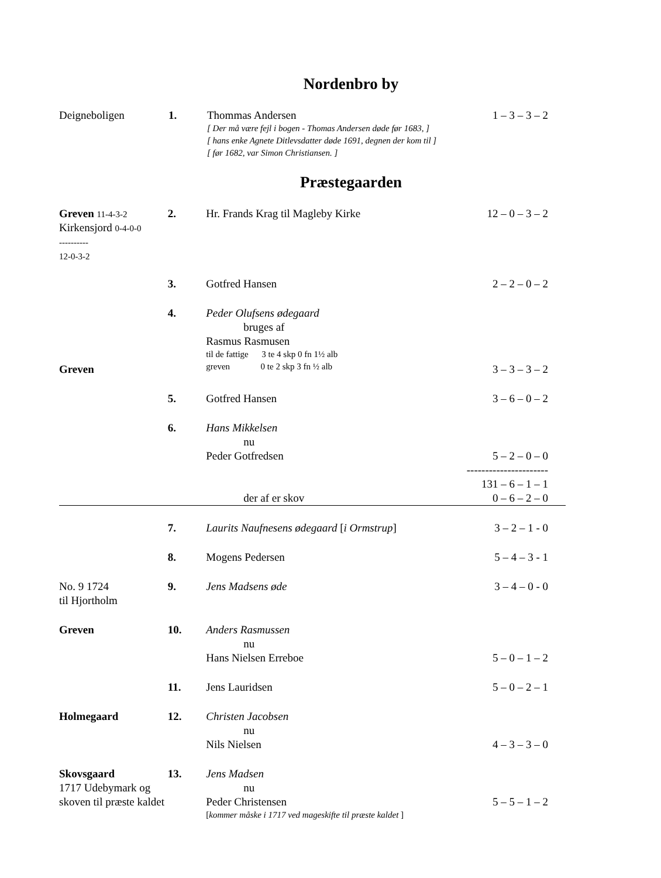Nordenbro by
| Deigneboligen | 1. | Thommas Andersen [ Der må være fejl i bogen - Thomas Andersen døde før 1683, ] [ hans enke Agnete Ditlevsdatter døde 1691, degnen der kom til ] [ før 1682, var Simon Christiansen. ] | 1 – 3 – 3 – 2 |
Præstegaarden
| Greven 11-4-3-2 Kirkensjord 0-4-0-0 ---------- 12-0-3-2 | 2. | Hr. Frands Krag til Magleby Kirke | 12 – 0 – 3 – 2 |
| | 3. | Gotfred Hansen | 2 – 2 – 0 – 2 |
| Greven | 4. | Peder Olufsens ødegaard bruges af Rasmus Rasmusen til de fattige 3 te 4 skp 0 fn 1½ alb greven 0 te 2 skp 3 fn ½ alb | 3 – 3 – 3 – 2 |
| | 5. | Gotfred Hansen | 3 – 6 – 0 – 2 |
| | 6. | Hans Mikkelsen nu Peder Gotfredsen der af er skov | 5 – 2 – 0 – 0 ---------------------- 131 – 6 – 1 – 1 0 – 6 – 2 – 0 |
| | 7. | Laurits Naufnesens ødegaard [ i Ormstrup ] | 3 – 2 – 1 - 0 |
| | 8. | Mogens Pedersen | 5 – 4 – 3 - 1 |
| No. 9 1724 til Hjortholm | 9. | Jens Madsens øde | 3 – 4 – 0 - 0 |
| Greven | 10. | Anders Rasmussen nu Hans Nielsen Erreboe | 5 – 0 – 1 – 2 |
| | 11. | Jens Lauridsen | 5 – 0 – 2 – 1 |
| Holmegaard | 12. | Christen Jacobsen nu Nils Nielsen | 4 – 3 – 3 – 0 |
| Skovsgaard 1717 Udebymark og skoven til præste kaldet | 13. | Jens Madsen nu Peder Christensen [ kommer måske i 1717 ved mageskifte til præste kaldet ] | 5 – 5 – 1 – 2 |